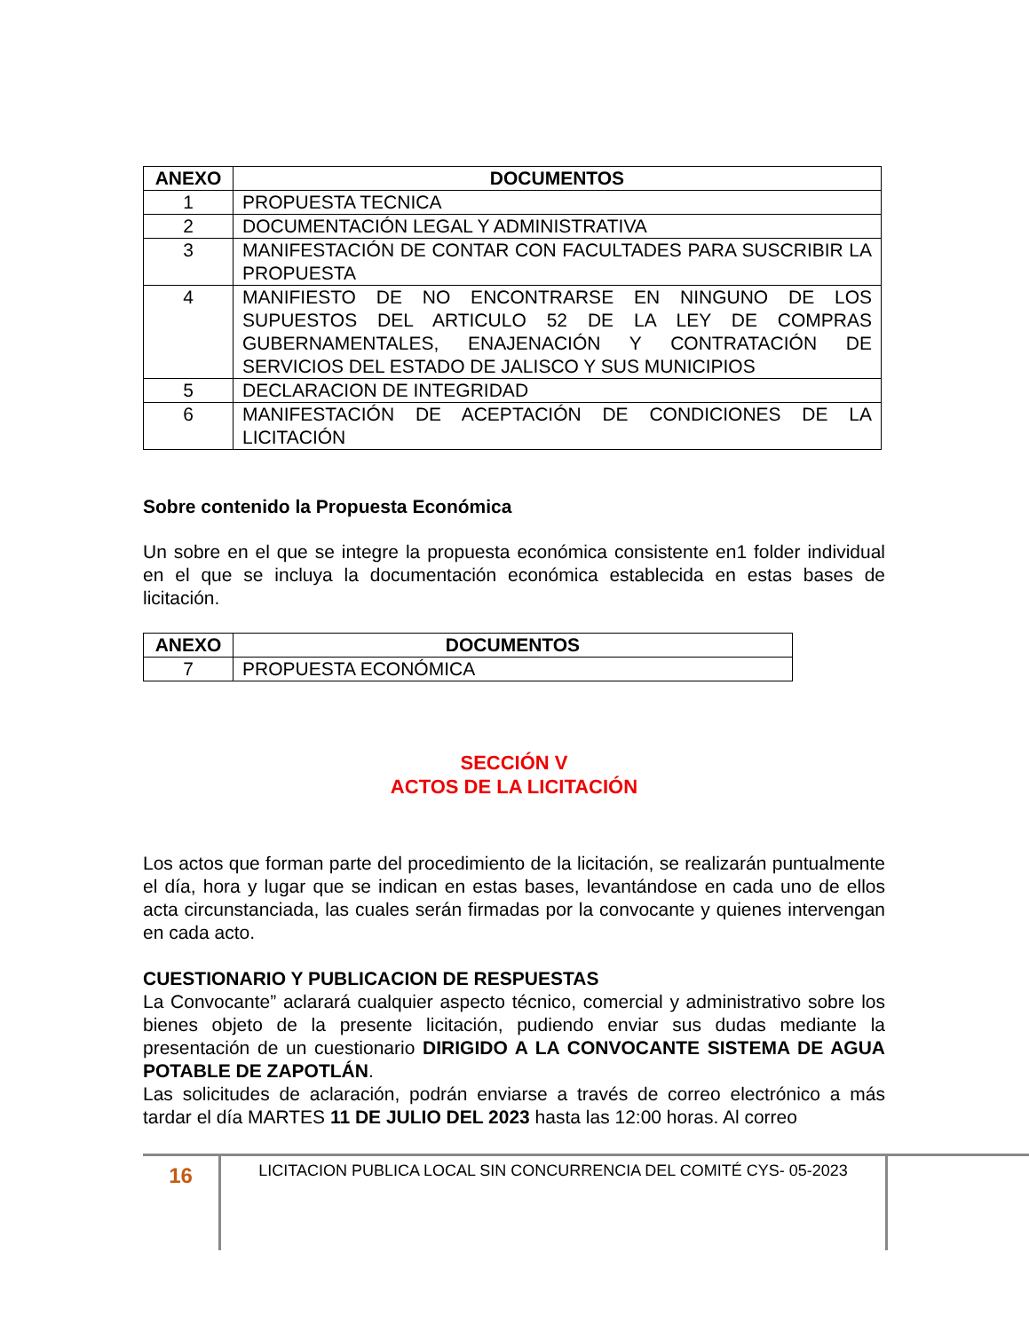| ANEXO | DOCUMENTOS |
| --- | --- |
| 1 | PROPUESTA TECNICA |
| 2 | DOCUMENTACIÓN LEGAL Y ADMINISTRATIVA |
| 3 | MANIFESTACIÓN DE CONTAR CON FACULTADES PARA SUSCRIBIR LA PROPUESTA |
| 4 | MANIFIESTO DE NO ENCONTRARSE EN NINGUNO DE LOS SUPUESTOS DEL ARTICULO 52 DE LA LEY DE COMPRAS GUBERNAMENTALES, ENAJENACIÓN Y CONTRATACIÓN DE SERVICIOS DEL ESTADO DE JALISCO Y SUS MUNICIPIOS |
| 5 | DECLARACION DE INTEGRIDAD |
| 6 | MANIFESTACIÓN DE ACEPTACIÓN DE CONDICIONES DE LA LICITACIÓN |
Sobre contenido la Propuesta Económica
Un sobre en el que se integre la propuesta económica consistente en1 folder individual en el que se incluya la documentación económica establecida en estas bases de licitación.
| ANEXO | DOCUMENTOS |
| --- | --- |
| 7 | PROPUESTA ECONÓMICA |
SECCIÓN V
ACTOS DE LA LICITACIÓN
Los actos que forman parte del procedimiento de la licitación, se realizarán puntualmente el día, hora y lugar que se indican en estas bases, levantándose en cada uno de ellos acta circunstanciada, las cuales serán firmadas por la convocante y quienes intervengan en cada acto.
CUESTIONARIO Y PUBLICACION DE RESPUESTAS
La Convocante” aclarará cualquier aspecto técnico, comercial y administrativo sobre los bienes objeto de la presente licitación, pudiendo enviar sus dudas mediante la presentación de un cuestionario DIRIGIDO A LA CONVOCANTE SISTEMA DE AGUA POTABLE DE ZAPOTLÁN.
Las solicitudes de aclaración, podrán enviarse a través de correo electrónico a más tardar el día MARTES 11 DE JULIO DEL 2023 hasta las 12:00 horas. Al correo
16
LICITACION PUBLICA LOCAL SIN CONCURRENCIA DEL COMITÉ CYS- 05-2023